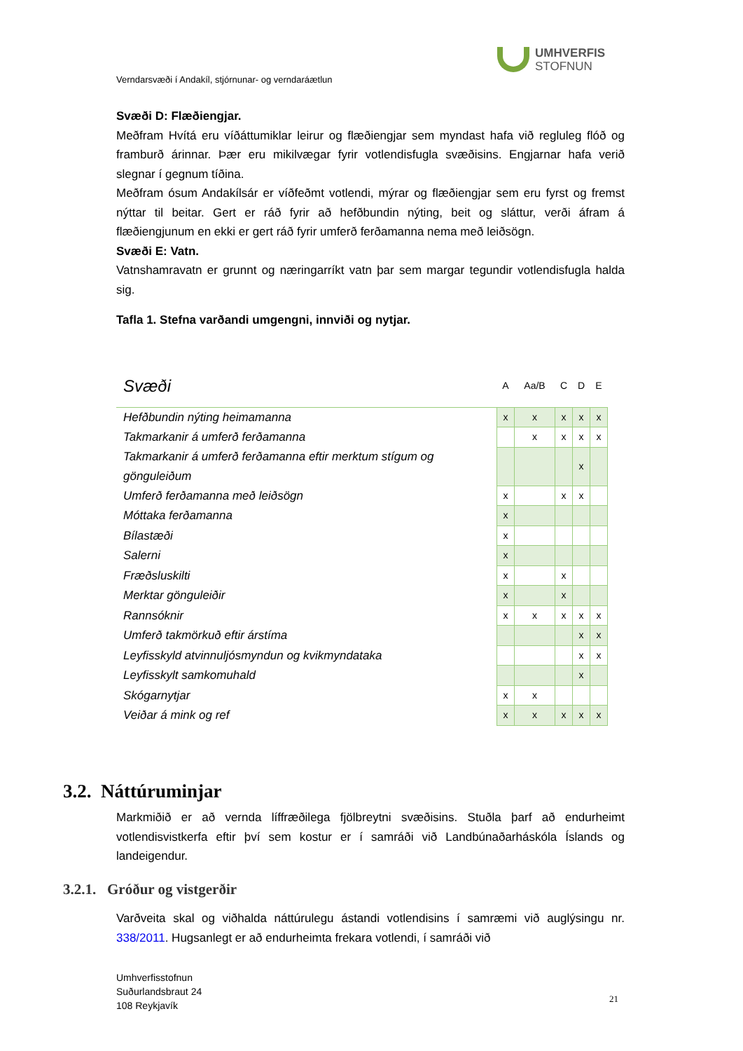UMHVERFIS
STOFNUN
Verndarsvæði í Andakíl, stjórnunar- og verndaráætlun
Svæði D: Flæðiengjar.
Meðfram Hvítá eru víðáttumiklar leirur og flæðiengjar sem myndast hafa við regluleg flóð og framburð árinnar. Þær eru mikilvægar fyrir votlendisfugla svæðisins. Engjarnar hafa verið slegnar í gegnum tíðina.
Meðfram ósum Andakílsár er víðfeðmt votlendi, mýrar og flæðiengjar sem eru fyrst og fremst nýttar til beitar. Gert er ráð fyrir að hefðbundin nýting, beit og sláttur, verði áfram á flæðiengjunum en ekki er gert ráð fyrir umferð ferðamanna nema með leiðsögn.
Svæði E: Vatn.
Vatnshamravatn er grunnt og næringarríkt vatn þar sem margar tegundir votlendisfugla halda sig.
Tafla 1. Stefna varðandi umgengni, innviði og nytjar.
| Svæði | A | Aa/B | C | D | E |
| Hefðbundin nýting heimamanna | x | x | x | x | x |
| Takmarkanir á umferð ferðamanna | | x | x | x | x |
| Takmarkanir á umferð ferðamanna eftir merktum stígum og gönguleiðum | | | | x | |
| Umferð ferðamanna með leiðsögn | x | | x | x | |
| Móttaka ferðamanna | x | | | | |
| Bílastæði | x | | | | |
| Salerni | x | | | | |
| Fræðsluskilti | x | | x | | |
| Merktar gönguleiðir | x | | x | | |
| Rannsóknir | x | x | x | x | x |
| Umferð takmörkuð eftir árstíma | | | | x | x |
| Leyfisskyld atvinnuljósmyndun og kvikmyndataka | | | | x | x |
| Leyfisskylt samkomuhald | | | | x | |
| Skógarnytjar | x | x | | | |
| Veiðar á mink og ref | x | x | x | x | x |
3.2. Náttúruminjar
Markmiðið er að vernda líffræðilega fjölbreytni svæðisins. Stuðla þarf að endurheimt votlendisvistkerfa eftir því sem kostur er í samráði við Landbúnaðarháskóla Íslands og landeigendur.
3.2.1. Gróður og vistgerðir
Varðveita skal og viðhalda náttúrulegu ástandi votlendisins í samræmi við auglýsingu nr. 338/2011. Hugsanlegt er að endurheimta frekara votlendi, í samráði við
Umhverfisstofnun
Suðurlandsbraut 24
108 Reykjavík
21